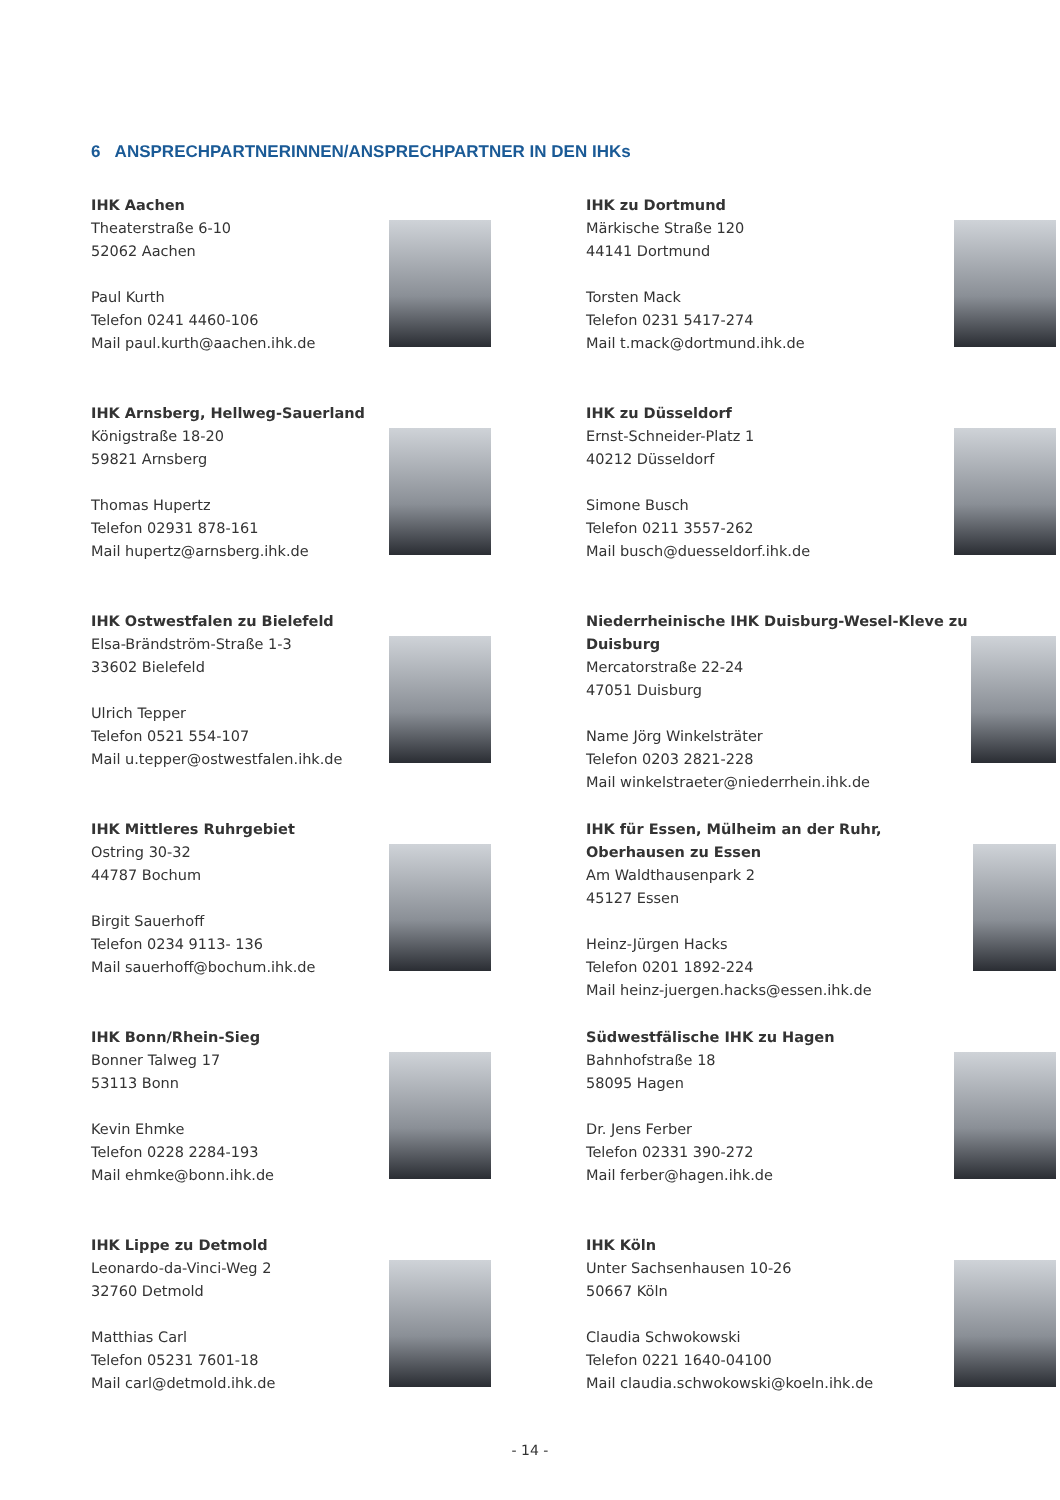6 ANSPRECHPARTNERINNEN/ANSPRECHPARTNER IN DEN IHKs
IHK Aachen
Theaterstraße 6-10
52062 Aachen
Paul Kurth
Telefon 0241 4460-106
Mail paul.kurth@aachen.ihk.de
IHK zu Dortmund
Märkische Straße 120
44141 Dortmund
Torsten Mack
Telefon 0231 5417-274
Mail t.mack@dortmund.ihk.de
IHK Arnsberg, Hellweg-Sauerland
Königstraße 18-20
59821 Arnsberg
Thomas Hupertz
Telefon 02931 878-161
Mail hupertz@arnsberg.ihk.de
IHK zu Düsseldorf
Ernst-Schneider-Platz 1
40212 Düsseldorf
Simone Busch
Telefon 0211 3557-262
Mail busch@duesseldorf.ihk.de
IHK Ostwestfalen zu Bielefeld
Elsa-Brändström-Straße 1-3
33602 Bielefeld
Ulrich Tepper
Telefon 0521 554-107
Mail u.tepper@ostwestfalen.ihk.de
Niederrheinische IHK Duisburg-Wesel-Kleve zu Duisburg
Mercatorstraße 22-24
47051 Duisburg
Name Jörg Winkelsträter
Telefon 0203 2821-228
Mail winkelstraeter@niederrhein.ihk.de
IHK Mittleres Ruhrgebiet
Ostring 30-32
44787 Bochum
Birgit Sauerhoff
Telefon 0234 9113- 136
Mail sauerhoff@bochum.ihk.de
IHK für Essen, Mülheim an der Ruhr, Oberhausen zu Essen
Am Waldthausenpark 2
45127 Essen
Heinz-Jürgen Hacks
Telefon 0201 1892-224
Mail heinz-juergen.hacks@essen.ihk.de
IHK Bonn/Rhein-Sieg
Bonner Talweg 17
53113 Bonn
Kevin Ehmke
Telefon 0228 2284-193
Mail ehmke@bonn.ihk.de
Südwestfälische IHK zu Hagen
Bahnhofstraße 18
58095 Hagen
Dr. Jens Ferber
Telefon 02331 390-272
Mail ferber@hagen.ihk.de
IHK Lippe zu Detmold
Leonardo-da-Vinci-Weg 2
32760 Detmold
Matthias Carl
Telefon 05231 7601-18
Mail carl@detmold.ihk.de
IHK Köln
Unter Sachsenhausen 10-26
50667 Köln
Claudia Schwokowski
Telefon 0221 1640-04100
Mail claudia.schwokowski@koeln.ihk.de
- 14 -